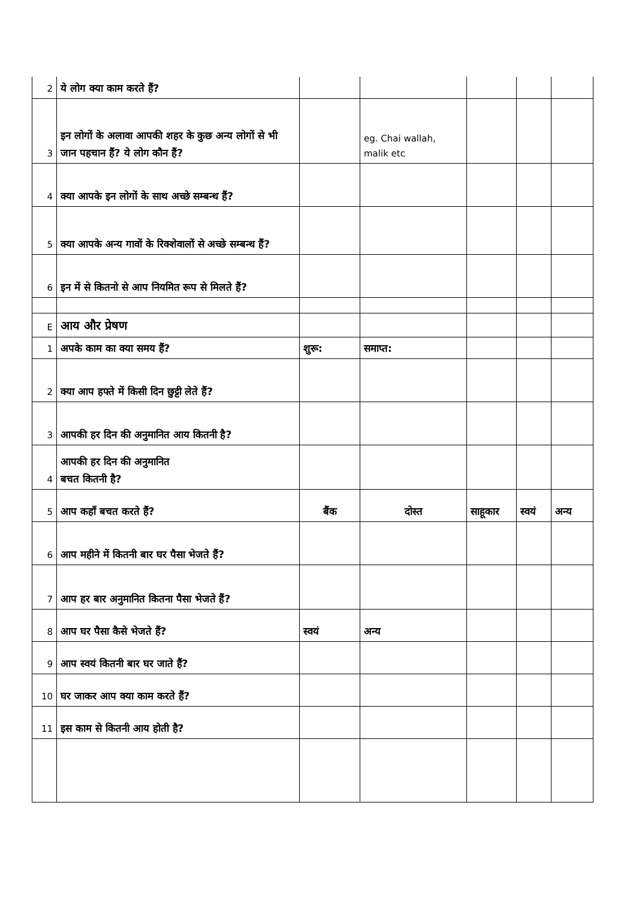| 2 | ये लोग क्या काम करते हैं? | | | | | |
| 3 | इन लोगों के अलावा आपकी शहर के कुछ अन्य लोगों से भी जान पहचान हैं? ये लोग कौन हैं? | | eg. Chai wallah, malik etc | | | |
| 4 | क्या आपके इन लोगों के साथ अच्छे सम्बन्ध हैं? | | | | | |
| 5 | क्या आपके अन्य गावों के रिक्शेवालों से अच्छे सम्बन्ध हैं? | | | | | |
| 6 | इन में से कितनो से आप नियमित रूप से मिलते हैं? | | | | | |
| E | आय और प्रेषण | | | | | |
| 1 | अपके काम का क्या समय हैं? | शुरू: | समाप्त: | | | |
| 2 | क्या आप हफ्ते में किसी दिन छुट्टी लेते हैं? | | | | | |
| 3 | आपकी हर दिन की अनुमानित आय कितनी है? | | | | | |
| 4 | आपकी हर दिन की अनुमानित बचत कितनी है? | | | | | |
| 5 | आप कहाँ बचत करते हैं? | बैंक | दोस्त | साहूकार | स्वयं | अन्य |
| 6 | आप महीने में कितनी बार घर पैसा भेजते हैं? | | | | | |
| 7 | आप हर बार अनुमानित कितना पैसा भेजते हैं? | | | | | |
| 8 | आप घर पैसा कैसे भेजते हैं? | स्वयं | अन्य | | | |
| 9 | आप स्वयं कितनी बार घर जाते हैं? | | | | | |
| 10 | घर जाकर आप क्या काम करते हैं? | | | | | |
| 11 | इस काम से कितनी आय होती है? | | | | | |